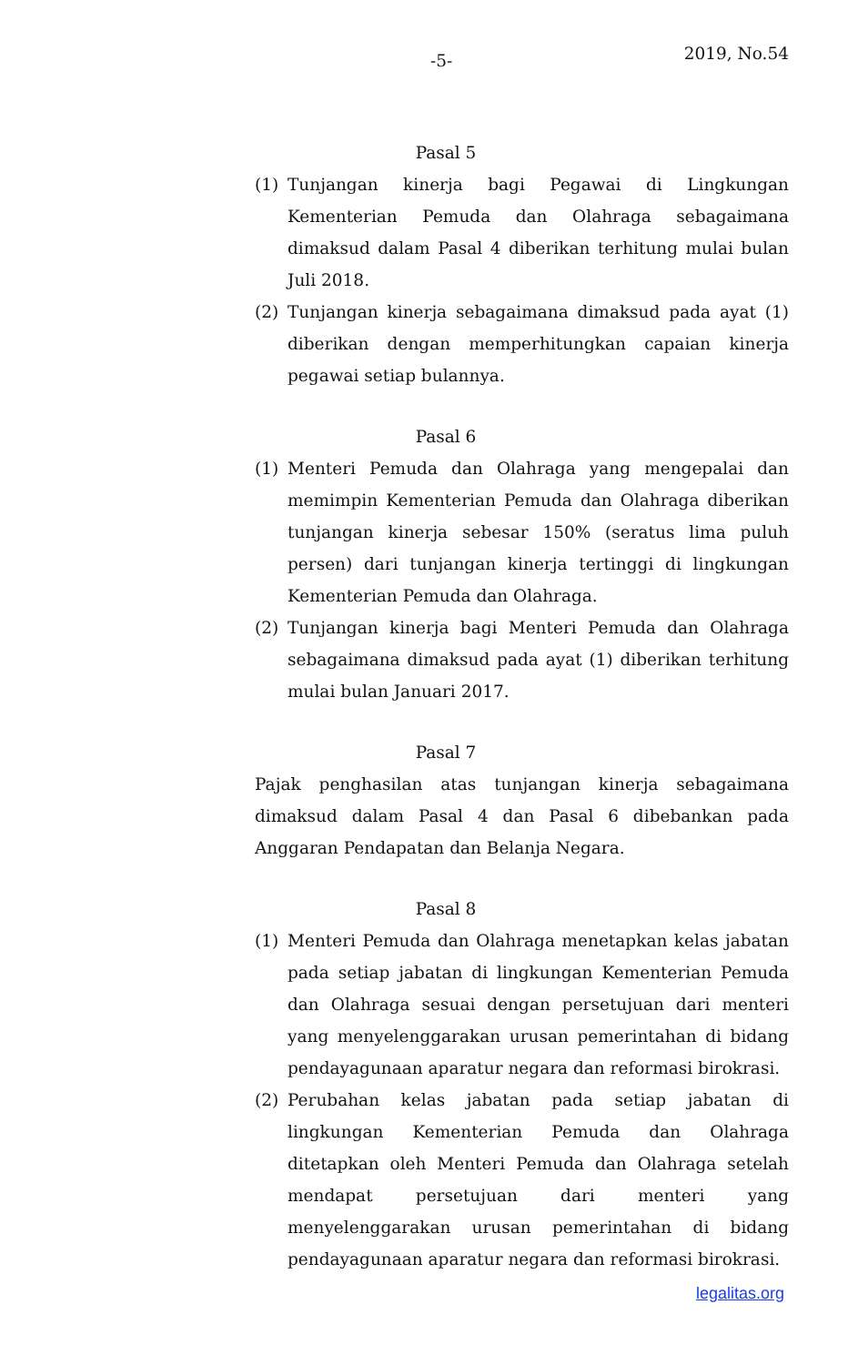-5- 2019, No.54
Pasal 5
(1) Tunjangan kinerja bagi Pegawai di Lingkungan Kementerian Pemuda dan Olahraga sebagaimana dimaksud dalam Pasal 4 diberikan terhitung mulai bulan Juli 2018.
(2) Tunjangan kinerja sebagaimana dimaksud pada ayat (1) diberikan dengan memperhitungkan capaian kinerja pegawai setiap bulannya.
Pasal 6
(1) Menteri Pemuda dan Olahraga yang mengepalai dan memimpin Kementerian Pemuda dan Olahraga diberikan tunjangan kinerja sebesar 150% (seratus lima puluh persen) dari tunjangan kinerja tertinggi di lingkungan Kementerian Pemuda dan Olahraga.
(2) Tunjangan kinerja bagi Menteri Pemuda dan Olahraga sebagaimana dimaksud pada ayat (1) diberikan terhitung mulai bulan Januari 2017.
Pasal 7
Pajak penghasilan atas tunjangan kinerja sebagaimana dimaksud dalam Pasal 4 dan Pasal 6 dibebankan pada Anggaran Pendapatan dan Belanja Negara.
Pasal 8
(1) Menteri Pemuda dan Olahraga menetapkan kelas jabatan pada setiap jabatan di lingkungan Kementerian Pemuda dan Olahraga sesuai dengan persetujuan dari menteri yang menyelenggarakan urusan pemerintahan di bidang pendayagunaan aparatur negara dan reformasi birokrasi.
(2) Perubahan kelas jabatan pada setiap jabatan di lingkungan Kementerian Pemuda dan Olahraga ditetapkan oleh Menteri Pemuda dan Olahraga setelah mendapat persetujuan dari menteri yang menyelenggarakan urusan pemerintahan di bidang pendayagunaan aparatur negara dan reformasi birokrasi.
legalitas.org